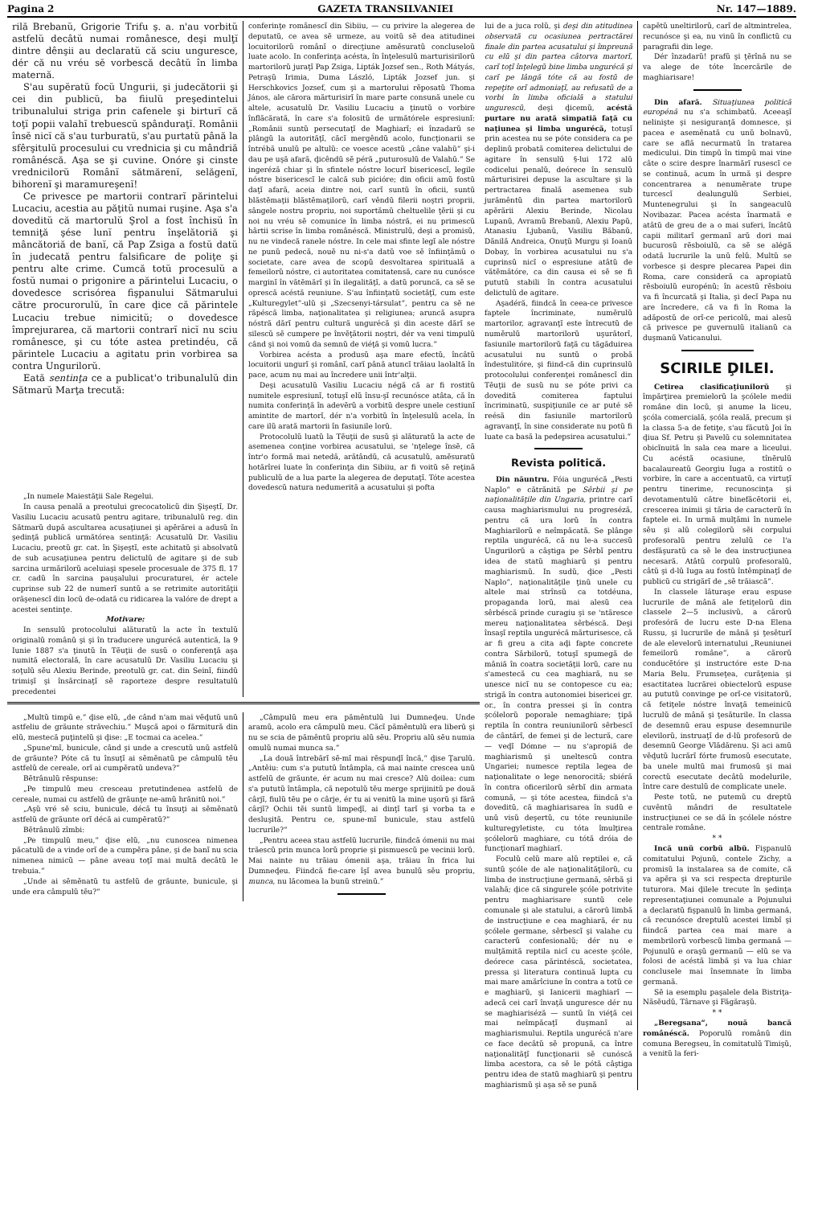Pagina 2 GAZETA TRANSILVANIEI Nr. 147—1889.
rilă Brebanŭ, Grigorie Trifu ş. a. n'au vorbitŭ astfelŭ decâtŭ numai românesce, deşi mulţĭ dintre dênşii au declaratŭ că sciu unguresce, dér că nu vréu sĕ vorbescă decâtŭ în limba maternă.
S'au supĕratŭ focŭ Ungurii, şi judecătorii şi cei din publicŭ, ba fiiulŭ preşedintelui tribunalului striga prin cafenele şi birturĭ că toţĭ popii valahĭ trebuescŭ spânduraţĭ. Românii însĕ nicĭ că s'au turburatŭ, s'au purtatŭ până la sfêrşitulŭ procesului cu vrednicia şi cu mândriă românéscă. Aşa se şi cuvine. Onóre şi cinste vrednicilorŭ Românĭ sătmărenĭ, selăgenĭ, bihorenĭ şi maramureşenĭ!
Ce privesce pe martorii contrarĭ părintelui Lucaciu, acestia au păţitŭ numai ruşine. Aşa s'a doveditŭ că martorulŭ Şrol a fost închisŭ în temniţă şése lunĭ pentru înşelătoriă şi mâncătoriă de banĭ, că Pap Zsiga a fostŭ datŭ în judecată pentru falsificare de poliţe şi pentru alte crime. Cumcă totŭ procesulŭ a fostŭ numai o prigonire a părintelui Lucaciu, o dovedesce scrisórea fişpanului Sătmarului către procurorulŭ, în care ḑice că părintele Lucaciu trebue nimicitŭ; o dovedesce împrejurarea, că martorii contrarĭ nicĭ nu sciu românesce, şi cu tóte astea pretindéu, că părintele Lucaciu a agitatu prin vorbirea sa contra Ungurilorŭ.
Eată sentinţa ce a publicat'o tribunalulŭ din Sătmarŭ Marţa trecută:
conferinţe românescĭ din Sibiiu, — cu privire la alegerea de deputatŭ, ce avea sĕ urmeze, au voitŭ sĕ dea atitudinei locuitorilorŭ românĭ o direcţiune amĕsuratŭ concluseloŭ luate acolo. In conferinţa acésta, în înţelesulŭ marturisirilorŭ martorilorŭ juraţĭ Pap Zsiga, Lipták Jozsef sen., Roth Mátyás, Petraşŭ Irimia, Duma László, Lipták Jozsef jun. şi Herschkovics Jozsef, cum şi a martorului rĕposatŭ Thoma János, ale cărora mărturisirĭ în mare parte consună unele cu altele, acusatulŭ Dr. Vasiliu Lucaciu a ţinutŭ o vorbire înflăcărată, în care s'a folositŭ de următórele espresiunĭ: „Românii suntŭ persecutaţĭ de Maghiarĭ; ei înzadarŭ se plângŭ la autorităţĭ, căcĭ mergêndŭ acolo, funcţionarii se întrébă unulŭ pe altulŭ: ce voesce acestŭ „câne valahŭ“ şi-i dau pe uşă afară, ḑicêndŭ sĕ péră „puturosulŭ de Valahŭ.“ Se ingeréză chiar şi în sfintele nóstre locurĭ bisericescĭ, legile nóstre bisericescĭ le calcă sub picióre; din oficii amŭ fostŭ daţĭ afară, aceia dintre noi, carĭ suntŭ în oficii, suntŭ blăstĕmaţii blăstĕmaţilorŭ, carĭ vêndŭ filerii noştri proprii, sângele nostru propriu, noi suportămŭ cheltuelile ţĕrii şi cu noi nu vréu sĕ comunice în limba nóstră, ei nu primescŭ hârtii scrise în limba românéscă. Ministrulŭ, deşi a promisŭ, nu ne vindecă ranele nóstre. In cele mai sfinte legĭ ale nóstre ne punŭ pedecă, nouĕ nu ni-s'a datŭ voe sĕ înfiinţămŭ o societate, care avea de scopŭ desvoltarea spirituală a femeilorŭ nóstre, ci autoritatea comitatensă, care nu cunósce marginĭ în vătĕmărĭ şi în ilegalităţĭ, a datŭ poruncă, ca sĕ se oprescă acéstă reuniune. S'au înfiinţatŭ societăţĭ, cum este „Kulturegylet“-ulŭ şi „Szecsenyi-társulat“, pentru ca sĕ ne răpéscă limba, naţionalitatea şi religiunea; aruncă asupra nóstră dărĭ pentru cultură ungurécă şi din aceste dărĭ se silescŭ sĕ cumpere pe învĕţătorii noştri, dér va veni timpulŭ când şi noi vomŭ da semnŭ de viéţă şi vomŭ lucra.“
Vorbirea acésta a produsŭ aşa mare efectŭ, încâtŭ locuitorii ungurĭ şi românĭ, carĭ până atuncĭ trăiau laolaltă în pace, acum nu mai au încredere unii într'alţii.
Deşi acusatulŭ Vasiliu Lucaciu négă că ar fi rostitŭ numitele espresiunĭ, totuşĭ elŭ însu-şĭ recunósce atâta, că în numita conferinţă în adevĕrŭ a vorbitŭ despre unele cestiunĭ amintite de martorĭ, dér n'a vorbitŭ în înţelesulŭ acela, în care ilŭ arată martorii în fasiunile lorŭ.
Protocolulŭ luatŭ la Tĕuţii de susŭ şi alăturatŭ la acte de asemenea conţine vorbirea acusatului, se 'nţelege însĕ, că într'o formă mai netedă, arătândŭ, că acusatulŭ, amĕsuratŭ hotărîrei luate în conferinţa din Sibiiu, ar fi voitŭ sĕ reţină publiculŭ de a lua parte la alegerea de deputaţĭ. Tóte acestea dovedescŭ natura nedumerită a acusatului şi pofta
„In numele Maiestăţii Sale Regelui.
In causa penală a preotului grecocatolicŭ din Şişeştĭ, Dr. Vasiliu Lucaciu acusatŭ pentru agitare, tribunalulŭ reg. din Sătmarŭ după ascultarea acusaţiunei şi apĕrărei a adusŭ în şedinţă publică următórea sentinţă: Acusatulŭ Dr. Vasiliu Lucaciu, preotŭ gr. cat. în Şişeştĭ, este achitatŭ şi absolvatŭ de sub acusaţiunea pentru delictulŭ de agitare şi de sub sarcina urmărilorŭ aceluiaşi spesele procesuale de 375 fl. 17 cr. cadŭ în sarcina pauşalului procuraturei, ér actele cuprinse sub 22 de numerĭ suntŭ a se retrimite autorităţii orăşenescĭ din locŭ de-odată cu ridicarea la valóre de drept a acestei sentinţe.
Motivare:
In sensulŭ protocolului alăturatŭ la acte în textulŭ originalŭ românŭ şi şi în traducere ungurécă autentică, la 9 Iunie 1887 s'a ţinutŭ în Tĕuţii de susŭ o conferenţă aşa numită electorală, în care acusatulŭ Dr. Vasiliu Lucaciu şi soţulŭ sĕu Alexiu Berinde, preotulŭ gr. cat. din Seinĭ, fiindŭ trimişĭ şi însărcinaţĭ sĕ raporteze despre resultatulŭ precedentei
„Multŭ timpŭ e,“ ḑise elŭ, „de când n'am mai vĕḑutŭ unŭ astfeliu de grăunte străvechiu.“ Muşcă apoi o fărmitură din elŭ, mestecă puţintelŭ şi ḑise: „E tocmai ca acelea.“
„Spune'mĭ, bunicule, când şi unde a crescutŭ unŭ astfelŭ de grăunte? Póte că tu însuţĭ ai sĕmĕnatŭ pe câmpulŭ tĕu astfelŭ de cereale, orĭ ai cumpĕratŭ undeva?“
Bĕtrânulŭ rĕspunse:
„Pe timpulŭ meu cresceau pretutindenea astfelŭ de cereale, numai cu astfelŭ de grăunţe ne-amŭ hrănitŭ noi.“
„Aşŭ vré sĕ sciu, bunicule, décă tu însuţi ai sĕmĕnatŭ astfelŭ de grăunte orĭ décă ai cumpĕratŭ?“
Bĕtrânulŭ zîmbi:
„Pe timpulŭ meu,“ ḑise elŭ, „nu cunoscea nimenea păcatulŭ de a vinde orĭ de a cumpĕra pâne, şi de banĭ nu scia nimenea nimicŭ — pâne aveau toţĭ mai multă decâtŭ le trebuia.“
„Unde ai sĕmĕnatŭ tu astfelŭ de grăunte, bunicule, şi unde era câmpulŭ tĕu?“
„Câmpulŭ meu era pămêntulŭ lui Dumneḑeu. Unde aramŭ, acolo era câmpulŭ meu. Căcĭ pămêntulŭ era liberŭ şi nu se scia de pămêntŭ propriu alŭ sĕu. Propriu alŭ sĕu numia omulŭ numai munca sa.“
„La două întrebărĭ sĕ-mĭ mai rĕspunḑĭ încă,“ ḑise Ţarulŭ. „Antêiu: cum s'a pututŭ întâmpla, că mai nainte crescea unŭ astfelŭ de grăunte, ér acum nu mai cresce? Alŭ doilea: cum s'a pututŭ întâmpla, că nepotulŭ tĕu merge sprijinitŭ pe două cârjĭ, fiulŭ tĕu pe o cârje, ér tu ai venitŭ la mine uşorŭ şi fără cârjĭ? Ochii tĕi suntŭ limpeḑĭ, ai dinţĭ tarĭ şi vorba ta e desluşită. Pentru ce, spune-mĭ bunicule, stau astfelŭ lucrurile?“
„Pentru aceea stau astfelŭ lucrurile, fiindcă ómenii nu mai trăescŭ prin munca lorŭ proprie şi pismuescŭ pe vecinii lorŭ. Mai nainte nu trăiau ómenii aşa, trăiau în frica lui Dumneḑeu. Fiindcă fie-care îşĭ avea bunulŭ sĕu propriu, munca, nu lăcomea la bunŭ streinŭ.“
lui de a juca rolŭ, şi deşi din atitudinea observată cu ocasiunea pertractărei finale din partea acusatului şi împreună cu elŭ şi din partea câtorva martorĭ, carĭ toţĭ înţelegŭ bine limba ungurécă şi carĭ pe lângă tóte că au fostŭ de repeţite orĭ admoniaţĭ, au refusatŭ de a vorbi în limba oficială a statului unguresсŭ, deşi ḑicemŭ, acéstă purtare nu arată simpatiă faţă cu naţiunea şi limba ungurécă, totuşĭ prin acestea nu se póte considera ca pe deplinŭ probată comiterea delictului de agitare în sensulŭ §-lui 172 alŭ codicelui penalŭ, deórece în sensulŭ mărturisirei depuse la ascultare şi la pertractarea finală asemenea sub jurămêntŭ din partea martorilorŭ apĕrării Alexiu Berinde, Nicolau Lupanŭ, Avramŭ Brebanŭ, Alexiu Papŭ, Atanasiu Ljubanŭ, Vasiliu Băbanŭ, Dănilă Andreica, Onuţŭ Murgu şi Ioanŭ Dobay, în vorbirea acusatului nu s'a cuprinsŭ nicĭ o espresiune atâtŭ de vătĕmătóre, ca din causa ei sĕ se fi pututŭ stabili în contra acusatului delictulŭ de agitare.
Aşadéră, fiindcă în ceea-ce privesce faptele încriminate, numĕrulŭ martorilor, agravanţĭ este întrecutŭ de numĕrulŭ martorilorŭ uşurătorĭ, fasiunile martorilorŭ faţă cu tăgăduirea acusatului nu suntŭ o probă îndestulitóre, şi fiind-că din cuprinsulŭ protocolului conferenţei românescĭ din Tĕuţii de susŭ nu se póte privi ca dovedită comiterea faptului încriminatŭ, suspiţiunile ce ar puté sĕ reésă din fasiunile martorilorŭ agravanţĭ, în sine considerate nu potŭ fi luate ca basă la pedepsirea acusatului.“
Revista politică.
Din năuntru. Fóia ungurécă „Pesti Naplo“ e cătrănită pe Sêrbii şi pe naţionalităţile din Ungaria, printre carĭ causa maghiarismului nu progreséză, pentru că ura lorŭ în contra Maghiarilorŭ e neîmpăcată. Se plânge reptila ungurécă, că nu le-a succesŭ Ungurilorŭ a câştiga pe Sêrbĭ pentru idea de statŭ maghiarŭ şi pentru maghiarismŭ. In sudŭ, ḑice „Pesti Naplo“, naţionalităţile ţinŭ unele cu altele mai strînsŭ ca totdéuna, propaganda lorŭ, mai alesŭ cea sêrbéscă prinde curagiu şi se 'ntăresce mereu naţionalitatea sêrbéscă. Deşi însaşĭ reptila ungurécă mărturisesce, că ar fi greu a cita aḑi fapte concrete contra Sârbilorŭ, totuşĭ spumegă de mâniă în coatra societăţii lorŭ, care nu s'amestecă cu cea maghiară, nu se unesce nicĭ nu se contopesce cu ea; strigă în contra autonomiei bisericei gr. or., în contra pressei şi în contra şcólelorŭ poporale nemaghiare; ţipă reptila în contra reuniunilorŭ sêrbescĭ de cântărĭ, de femei şi de lectură, care — veḑĭ Dómne — nu s'apropiă de maghiarismŭ şi uneltescŭ contra Ungariei; numesce reptila legea de naţionalitate o lege nenorocită; sbiéră în contra oficerilorŭ sêrbĭ din armata comună, — şi tóte acestea, fiindcă s'a doveditŭ, că maghiarisarea în sudŭ e unŭ visŭ deşertŭ, cu tóte reuniunile kulturegyletiste, cu tóta îmulţirea şcólelorŭ maghiare, cu tótă dróia de funcţionarĭ maghiarĭ.
Foculŭ celŭ mare alŭ reptilei e, că suntŭ şcóle de ale naţionalităţilorŭ, cu limba de instrucţiune germană, sêrbă şi valahă; ḑice că singurele şcóle potrivite pentru maghiarisare suntŭ cele comunale şi ale statului, a cărorŭ limbă de instrucţiune e cea maghiară, ér nu şcólele germane, sêrbescĭ şi valahe cu caracterŭ confesionalŭ; dér nu e mulţămită reptila nicĭ cu aceste şcóle, deórece casa părintéscă, societatea, pressa şi literatura continuă lupta cu mai mare amărîciune în contra a totŭ ce e maghiarŭ, şi Ianicerii maghiarĭ — adecă cei carĭ învaţă unguresce dér nu se maghiariséză — suntŭ în viéţă cei mai neîmpăcaţĭ duşmanĭ ai maghiarismului. Reptila ungurécă n'are ce face decâtŭ sĕ propună, ca între naţionalităţĭ funcţionarii sĕ cunóscă limba acestora, ca sĕ le pótă câştiga pentru idea de statŭ maghiarŭ şi pentru maghiarismŭ şi aşa sĕ se pună
capĕtŭ uneltirilorŭ, carĭ de altmintrelea, recunósce şi ea, nu vinŭ în conflictŭ cu paragrafii din lege.
Dér înzadarŭ! prafŭ şi ţĕrînă nu se va alege de tóte încercările de maghiarisare!
Din afară. Situaţiunea politică europénă nu s'a schimbatŭ. Aceeaşĭ nelinişte şi nesiguranţă domnesce, şi pacea e asemĕnată cu unŭ bolnavŭ, care se află necurmatŭ în tratarea medicului. Din timpŭ în timpŭ mai vine câte o scire despre înarmărĭ rusescĭ ce se continuă, acum în urmă şi despre concentrarea a nenumĕrate trupe turcescĭ dealungulŭ Serbiei, Muntenegrului şi în sangeaculŭ Novibazar. Pacea acésta înarmată e atâtŭ de greu de a o mai suferi, încâtŭ capii militarĭ germanĭ arŭ dori mai bucurosŭ rĕsboiulŭ, ca sĕ se alégă odată lucrurile la unŭ felŭ. Multŭ se vorbesce şi despre plecarea Papei din Roma, care consideră ca apropiatŭ rĕsboiulŭ europénŭ; în acestŭ rĕsboiu va fi încurcată şi Italia, şi decĭ Papa nu are încredere, că va fi în Roma la adăpostŭ de orĭ-ce pericolŭ, mai alesŭ că privesce pe guvernulŭ italianŭ ca duşmanŭ Vaticanului.
SCIRILE ḐILEI.
Cetirea clasificaţiunilorŭ şi împărţirea premielorŭ la şcólele medii române din locŭ, şi anume la liceu, şcóla comercială, şcóla reală, precum şi la classa 5-a de fetiţe, s'au făcutŭ Joi în ḑiua Sf. Petru şi Pavelŭ cu solemnitatea obicĭnuită în sala cea mare a liceului. Cu acéstă ocasiune, tînĕrulŭ bacalaureatŭ Georgiu Iuga a rostitŭ o vorbire, în care a accentuatŭ, ca virtuţĭ pentru tinerime, recunoscinţa şi devotamentulŭ către binefăcĕtorii ei, crescerea inimii şi tăria de caracterŭ în faptele ei. In urmă mulţămi în numele sĕu şi alŭ colegilorŭ sĕi corpului profesoralŭ pentru zelulŭ ce l'a desfăşuratŭ ca sĕ le dea instrucţiunea necesară. Atâtŭ corpulŭ profesoralŭ, câtŭ şi d-lŭ Iuga au fostŭ întêmpinaţĭ de publicŭ cu strigărĭ de „sĕ trăiască“.
In classele lăturaşe erau espuse lucrurile de mână ale fetiţelorŭ din classele 2—5 inclusivŭ, a cărorŭ profesóră de lucru este D-na Elena Russu, şi lucrurile de mână şi ţesĕturĭ de ale elevelorŭ internatului „Reuniunei femeilorŭ române“, a cărorŭ conducĕtóre şi instructóre este D-na Maria Belu. Frumseţea, curăţenia şi esactitatea lucrărei obiectelorŭ espuse au pututŭ convinge pe orĭ-ce visitatorŭ, că fetiţele nóstre învaţă temeinicŭ lucrulŭ de mână şi ţesăturile. In classa de desemnŭ erau espuse desemnurile elevilorŭ, instruaţĭ de d-lŭ profesorŭ de desemnŭ George Vlădărenu. Şi aci amŭ vĕḑutŭ lucrărĭ fórte frumosŭ esecutate, ba unele multŭ mai frumosŭ şi mai corectŭ esecutate decâtŭ modelurile, între care destulŭ de complicate unele.
Peste totŭ, ne putemŭ cu dreptŭ cuvêntŭ mândri de resultatele instrucţiunei ce se dă în şcólele nóstre centrale române.
* *
Incă unŭ corbŭ albŭ. Fişpanulŭ comitatului Pojunŭ, contele Zichy, a promisŭ la instalarea sa de comite, că va apĕra şi va sci respecta drepturile tuturora. Mai ḑilele trecute în şedinţa representaţiunei comunale a Pojunului a declaratŭ fişpanulŭ în limba germană, că recunósce dreptulŭ acestei limbĭ şi fiindcă partea cea mai mare a membrilorŭ vorbescŭ limba germană — Pojunulŭ e oraşŭ germanŭ — elŭ se va folosi de acéstă limbă şi va lua chiar conclusele mai însemnate în limba germană.
Sĕ ia esemplu paşalele dela Bistriţa-Năsĕudŭ, Târnave şi Făgăraşŭ.
* *
„Beregsana“, nouă bancă românéscă. Poporulŭ românŭ din comuna Beregseu, în comitatulŭ Timişŭ, a venitŭ la feri-